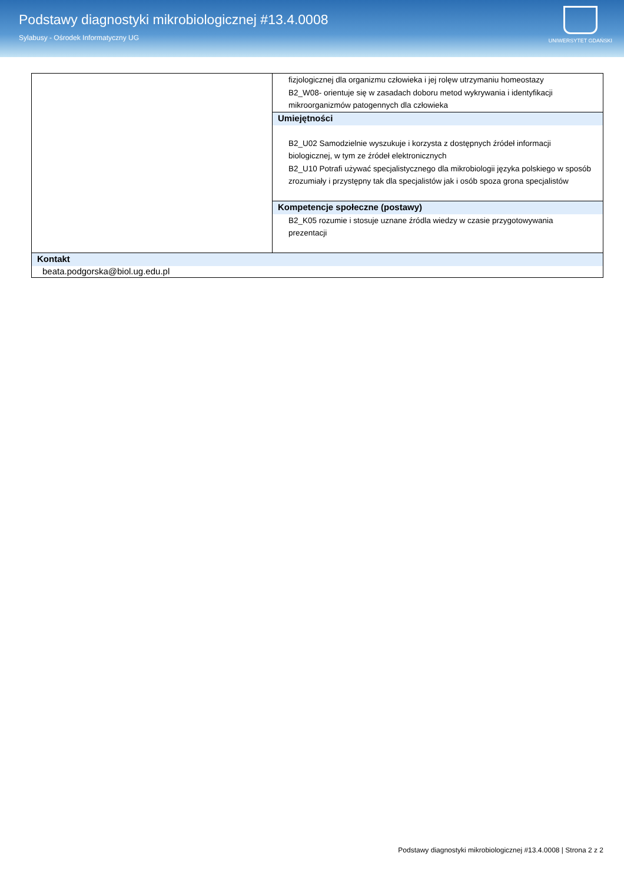Podstawy diagnostyki mikrobiologicznej #13.4.0008
Sylabusy - Ośrodek Informatyczny UG
UNIWERSYTET GDAŃSKI
| | fizjologicznej dla organizmu człowieka i jej rolęw utrzymaniu homeostazy B2_W08- orientuje się w zasadach doboru metod wykrywania i identyfikacji mikroorganizmów patogennych dla człowieka |
| | Umiejętności B2_U02 Samodzielnie wyszukuje i korzysta z dostępnych źródeł informacji biologicznej, w tym ze źródeł elektronicznych B2_U10 Potrafi używać specjalistycznego dla mikrobiologii języka polskiego w sposób zrozumiały i przystępny tak dla specjalistów jak i osób spoza grona specjalistów |
| | Kompetencje społeczne (postawy) B2_K05 rozumie i stosuje uznane źródla wiedzy w czasie przygotowywania prezentacji |
| Kontakt beata.podgorska@biol.ug.edu.pl | |
Podstawy diagnostyki mikrobiologicznej #13.4.0008 | Strona 2 z 2